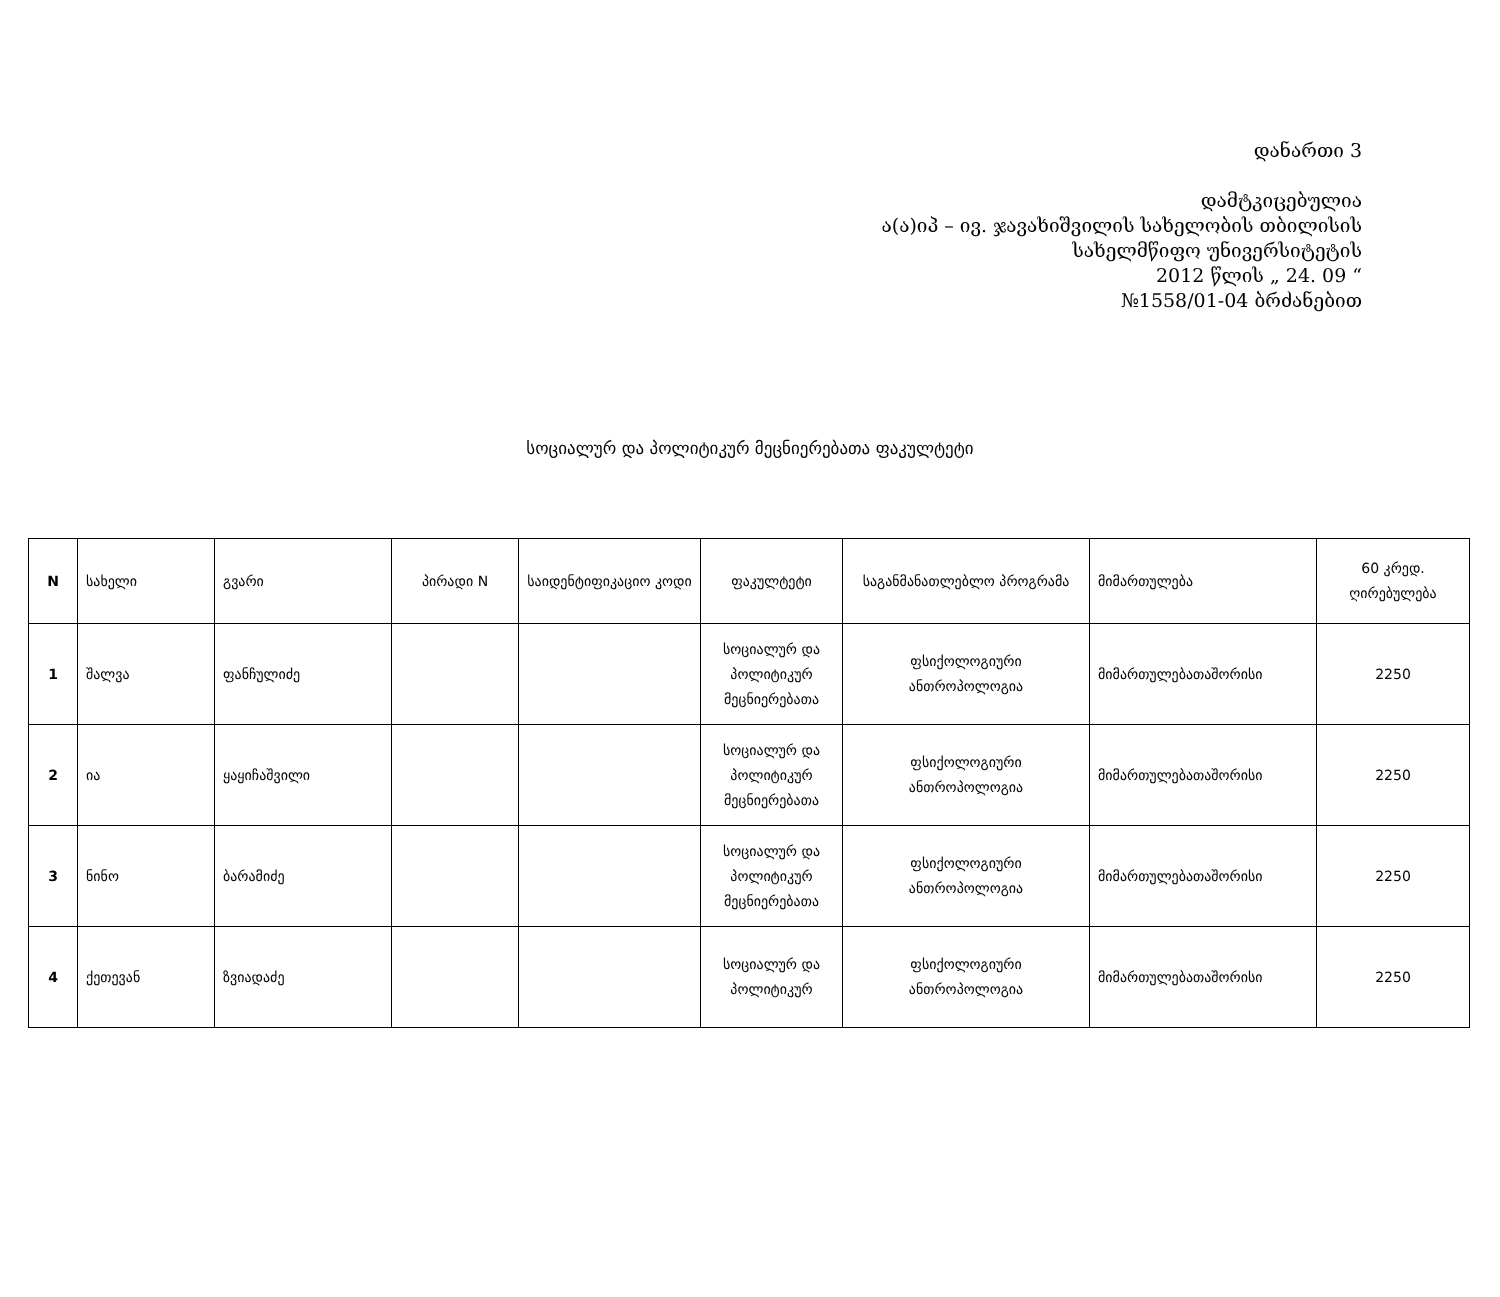დანართი 3
დამტკიცებულია
ა(ა)იპ – ივ. ჯავახიშვილის სახელობის თბილისის
სახელმწიფო უნივერსიტეტის
2012 წლის „ 24. 09 “
№1558/01-04 ბრძანებით
სოციალურ და პოლიტიკურ მეცნიერებათა ფაკულტეტი
| N | სახელი | გვარი | პირადი N | საიდენტიფიკაციო კოდი | ფაკულტეტი | საგანმანათლებლო პროგრამა | მიმართულება | 60 კრედ. ღირებულება |
| --- | --- | --- | --- | --- | --- | --- | --- | --- |
| 1 | შალვა | ფანჩულიძე | | | სოციალურ და პოლიტიკურ მეცნიერებათა | ფსიქოლოგიური ანთროპოლოგია | მიმართულებათაშორისი | 2250 |
| 2 | ია | ყაყიჩაშვილი | | | სოციალურ და პოლიტიკურ მეცნიერებათა | ფსიქოლოგიური ანთროპოლოგია | მიმართულებათაშორისი | 2250 |
| 3 | ნინო | ბარამიძე | | | სოციალურ და პოლიტიკურ მეცნიერებათა | ფსიქოლოგიური ანთროპოლოგია | მიმართულებათაშორისი | 2250 |
| 4 | ქეთევან | ზვიადაძე | | | სოციალურ და პოლიტიკურ | ფსიქოლოგიური ანთროპოლოგია | მიმართულებათაშორისი | 2250 |